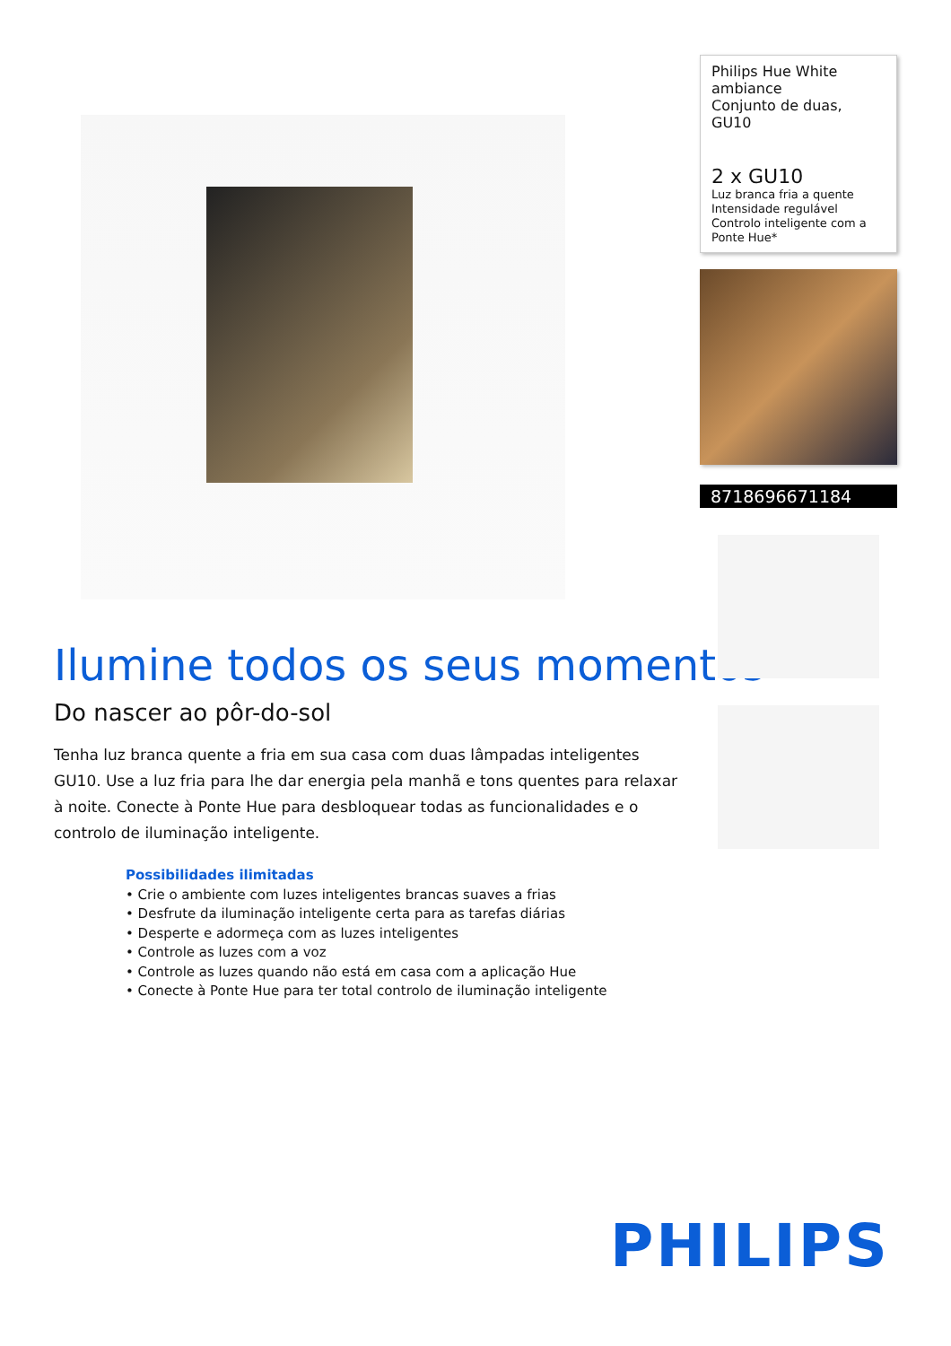Ilumine todos os seus momentos
Do nascer ao pôr-do-sol
Tenha luz branca quente a fria em sua casa com duas lâmpadas inteligentes GU10. Use a luz fria para lhe dar energia pela manhã e tons quentes para relaxar à noite. Conecte à Ponte Hue para desbloquear todas as funcionalidades e o controlo de iluminação inteligente.
Possibilidades ilimitadas
• Crie o ambiente com luzes inteligentes brancas suaves a frias
• Desfrute da iluminação inteligente certa para as tarefas diárias
• Desperte e adormeça com as luzes inteligentes
• Controle as luzes com a voz
• Controle as luzes quando não está em casa com a aplicação Hue
• Conecte à Ponte Hue para ter total controlo de iluminação inteligente
Philips Hue White ambiance
Conjunto de duas, GU10
2 x GU10
Luz branca fria a quente
Intensidade regulável
Controlo inteligente com a Ponte Hue*
8718696671184
PHILIPS